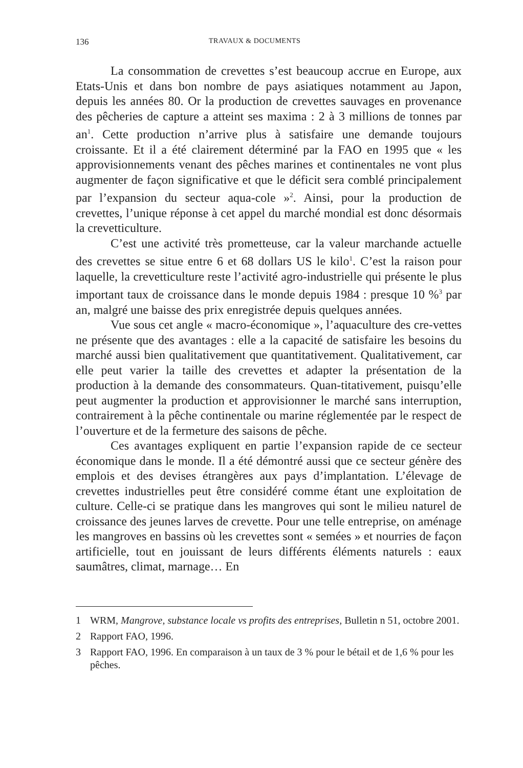136
TRAVAUX & DOCUMENTS
La consommation de crevettes s’est beaucoup accrue en Europe, aux Etats-Unis et dans bon nombre de pays asiatiques notamment au Japon, depuis les années 80. Or la production de crevettes sauvages en provenance des pêcheries de capture a atteint ses maxima : 2 à 3 millions de tonnes par an<sup>1</sup>. Cette production n’arrive plus à satisfaire une demande toujours croissante. Et il a été clairement déterminé par la FAO en 1995 que « les approvisionnements venant des pêches marines et continentales ne vont plus augmenter de façon significative et que le déficit sera comblé principalement par l’expansion du secteur aqua-cole »<sup>2</sup>. Ainsi, pour la production de crevettes, l’unique réponse à cet appel du marché mondial est donc désormais la crevetticulture.
C’est une activité très prometteuse, car la valeur marchande actuelle des crevettes se situe entre 6 et 68 dollars US le kilo<sup>1</sup>. C’est la raison pour laquelle, la crevetticulture reste l’activité agro-industrielle qui présente le plus important taux de croissance dans le monde depuis 1984 : presque 10 %<sup>3</sup> par an, malgré une baisse des prix enregistrée depuis quelques années.
Vue sous cet angle « macro-économique », l’aquaculture des cre-vettes ne présente que des avantages : elle a la capacité de satisfaire les besoins du marché aussi bien qualitativement que quantitativement. Qualitativement, car elle peut varier la taille des crevettes et adapter la présentation de la production à la demande des consommateurs. Quan-titativement, puisqu’elle peut augmenter la production et approvisionner le marché sans interruption, contrairement à la pêche continentale ou marine réglementée par le respect de l’ouverture et de la fermeture des saisons de pêche.
Ces avantages expliquent en partie l’expansion rapide de ce secteur économique dans le monde. Il a été démontré aussi que ce secteur génère des emplois et des devises étrangères aux pays d’implantation. L’élevage de crevettes industrielles peut être considéré comme étant une exploitation de culture. Celle-ci se pratique dans les mangroves qui sont le milieu naturel de croissance des jeunes larves de crevette. Pour une telle entreprise, on aménage les mangroves en bassins où les crevettes sont « semées » et nourries de façon artificielle, tout en jouissant de leurs différents éléments naturels : eaux saumâtres, climat, marnage… En
1 WRM, Mangrove, substance locale vs profits des entreprises, Bulletin n 51, octobre 2001.
2 Rapport FAO, 1996.
3 Rapport FAO, 1996. En comparaison à un taux de 3 % pour le bétail et de 1,6 % pour les pêches.